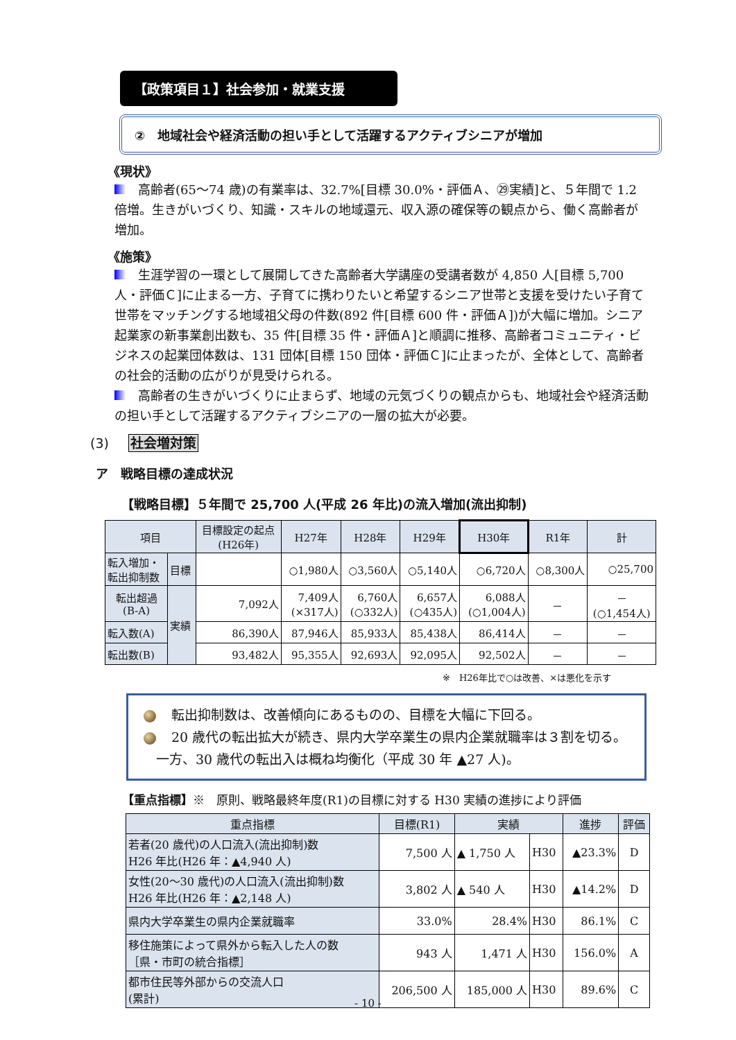【政策項目１】社会参加・就業支援
②　地域社会や経済活動の担い手として活躍するアクティブシニアが増加
《現状》
高齢者(65～74 歳)の有業率は、32.7%[目標 30.0%・評価Ａ、㉙実績]と、５年間で 1.2 倍増。生きがいづくり、知識・スキルの地域還元、収入源の確保等の観点から、働く高齢者が増加。
《施策》
生涯学習の一環として展開してきた高齢者大学講座の受講者数が 4,850 人[目標 5,700 人・評価Ｃ]に止まる一方、子育てに携わりたいと希望するシニア世帯と支援を受けたい子育て世帯をマッチングする地域祖父母の件数(892 件[目標 600 件・評価Ａ])が大幅に増加。シニア起業家の新事業創出数も、35 件[目標 35 件・評価Ａ]と順調に推移、高齢者コミュニティ・ビジネスの起業団体数は、131 団体[目標 150 団体・評価Ｃ]に止まったが、全体として、高齢者の社会的活動の広がりが見受けられる。
高齢者の生きがいづくりに止まらず、地域の元気づくりの観点からも、地域社会や経済活動の担い手として活躍するアクティブシニアの一層の拡大が必要。
(3) 社会増対策
ア　戦略目標の達成状況
【戦略目標】５年間で 25,700 人(平成 26 年比)の流入増加(流出抑制)
| 項目 | | 目標設定の起点 (H26年) | H27年 | H28年 | H29年 | H30年 | R1年 | 計 |
| --- | --- | --- | --- | --- | --- | --- | --- | --- |
| 転入増加・ 転出抑制数 | 目標 | | ○1,980人 | ○3,560人 | ○5,140人 | ○6,720人 | ○8,300人 | ○25,700 |
| 転出超過 (B-A) | 実績 | 7,092人 | 7,409人 (×317人) | 6,760人 (○332人) | 6,657人 (○435人) | 6,088人 (○1,004人) | － | － (○1,454人) |
| 転入数(A) | | 86,390人 | 87,946人 | 85,933人 | 85,438人 | 86,414人 | － | － |
| 転出数(B) | | 93,482人 | 95,355人 | 92,693人 | 92,095人 | 92,502人 | － | － |
※　H26年比で○は改善、×は悪化を示す
転出抑制数は、改善傾向にあるものの、目標を大幅に下回る。
20 歳代の転出拡大が続き、県内大学卒業生の県内企業就職率は３割を切る。一方、30 歳代の転出入は概ね均衡化（平成 30 年 ▲27 人)。
【重点指標】※　原則、戦略最終年度(R1)の目標に対する H30 実績の進捗により評価
| 重点指標 | 目標(R1) | 実績 | | 進捗 | 評価 |
| --- | --- | --- | --- | --- | --- |
| 若者(20 歳代)の人口流入(流出抑制)数 H26 年比(H26 年：▲4,940 人) | 7,500 人 | ▲ 1,750 人 | H30 | ▲23.3% | D |
| 女性(20～30 歳代)の人口流入(流出抑制)数 H26 年比(H26 年：▲2,148 人) | 3,802 人 | ▲ 540 人 | H30 | ▲14.2% | D |
| 県内大学卒業生の県内企業就職率 | 33.0% | 28.4% | H30 | 86.1% | C |
| 移住施策によって県外から転入した人の数 ［県・市町の統合指標］ | 943 人 | 1,471 人 | H30 | 156.0% | A |
| 都市住民等外部からの交流人口 (累計) | 206,500 人 | 185,000 人 | H30 | 89.6% | C |
- 10 -